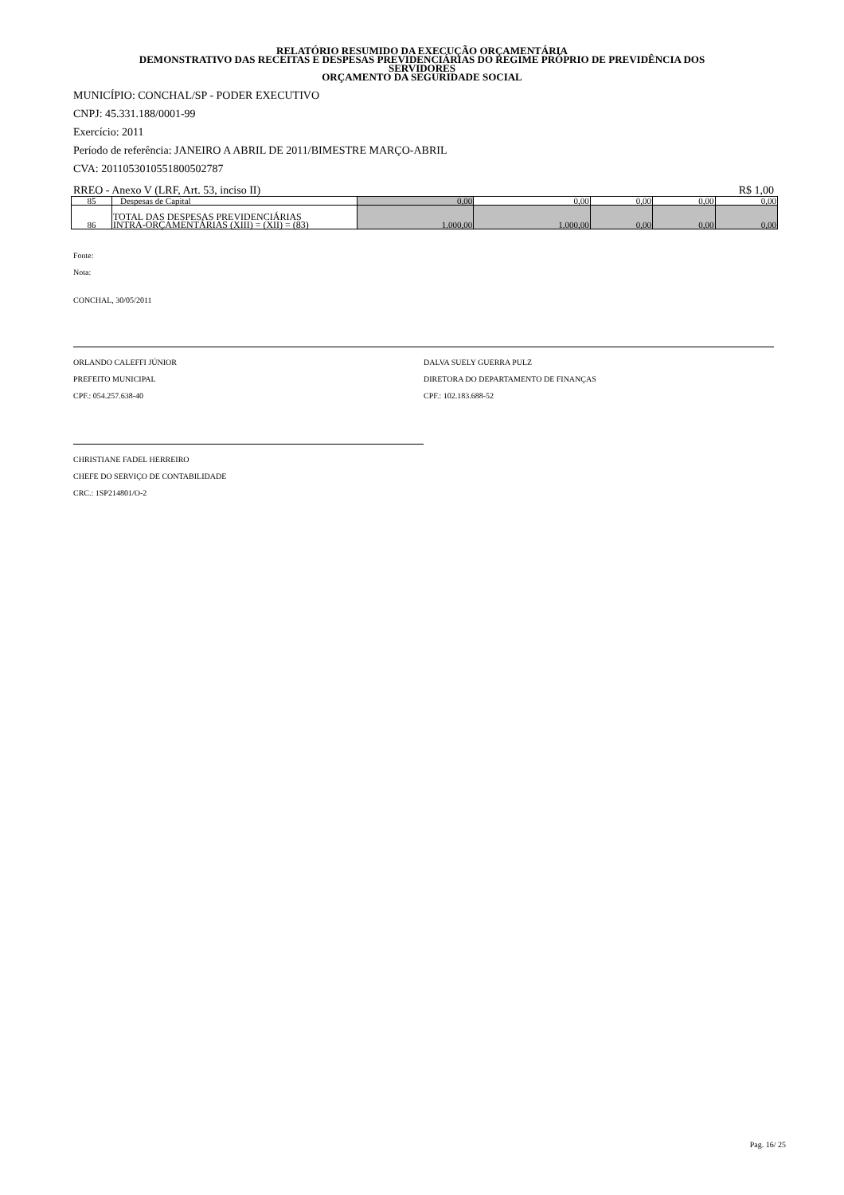RELATÓRIO RESUMIDO DA EXECUÇÃO ORÇAMENTÁRIA
DEMONSTRATIVO DAS RECEITAS E DESPESAS PREVIDENCIÁRIAS DO REGIME PRÓPRIO DE PREVIDÊNCIA DOS
SERVIDORES
ORÇAMENTO DA SEGURIDADE SOCIAL
MUNICÍPIO: CONCHAL/SP - PODER EXECUTIVO
CNPJ: 45.331.188/0001-99
Exercício: 2011
Período de referência: JANEIRO A ABRIL DE 2011/BIMESTRE MARÇO-ABRIL
CVA: 20110530105518005027​87
RREO - Anexo V (LRF, Art. 53, inciso II) R$ 1,00
| 85 | Despesas de Capital | 0,00 | 0,00 | 0,00 | 0,00 | 0,00 |
| 86 | TOTAL DAS DESPESAS PREVIDENCIÁRIAS INTRA-ORÇAMENTÁRIAS (XIII) = (XII) = (83) | 1.000,00 | 1.000,00 | 0,00 | 0,00 | 0,00 |
Fonte:
Nota:
CONCHAL, 30/05/2011
ORLANDO CALEFFI JÚNIOR
PREFEITO MUNICIPAL
CPF.: 054.257.638-40
DALVA SUELY GUERRA PULZ
DIRETORA DO DEPARTAMENTO DE FINANÇAS
CPF.: 102.183.688-52
CHRISTIANE FADEL HERREIRO
CHEFE DO SERVIÇO DE CONTABILIDADE
CRC.: 1SP214801/O-2
Pag. 16/ 25